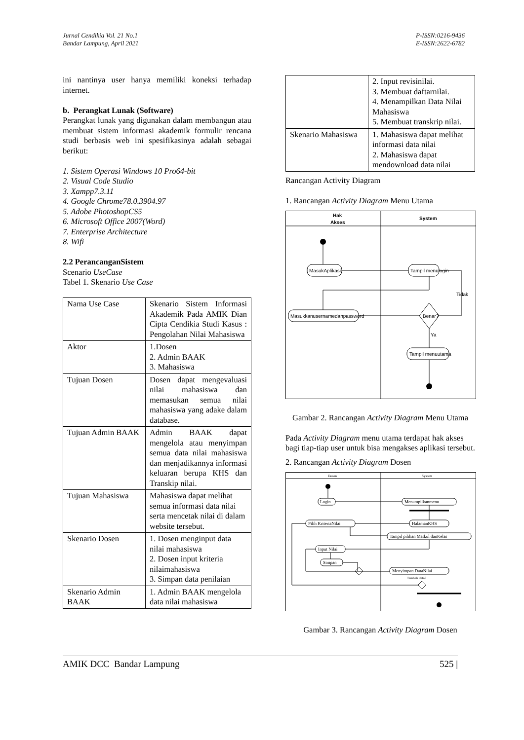Jurnal Cendikia Vol. 21 No.1
Bandar Lampung, April 2021
P-ISSN:0216-9436
E-ISSN:2622-6782
ini nantinya user hanya memiliki koneksi terhadap internet.
b. Perangkat Lunak (Software)
Perangkat lunak yang digunakan dalam membangun atau membuat sistem informasi akademik formulir rencana studi berbasis web ini spesifikasinya adalah sebagai berikut:
1. Sistem Operasi Windows 10 Pro64-bit
2. Visual Code Studio
3. Xampp7.3.11
4. Google Chrome78.0.3904.97
5. Adobe PhotoshopCS5
6. Microsoft Office 2007(Word)
7. Enterprise Architecture
8. Wifi
2.2 PerancanganSistem
Scenario UseCase
Tabel 1. Skenario Use Case
| Nama Use Case | Skenario Sistem Informasi Akademik Pada AMIK Dian Cipta Cendikia Studi Kasus : Pengolahan Nilai Mahasiswa |
| Aktor | 1.Dosen 2. Admin BAAK 3. Mahasiswa |
| Tujuan Dosen | Dosen dapat mengevaluasi nilai mahasiswa dan memasukan semua nilai mahasiswa yang adake dalam database. |
| Tujuan Admin BAAK | Admin BAAK dapat mengelola atau menyimpan semua data nilai mahasiswa dan menjadikannya informasi keluaran berupa KHS dan Transkip nilai. |
| Tujuan Mahasiswa | Mahasiswa dapat melihat semua informasi data nilai serta mencetak nilai di dalam website tersebut. |
| Skenario Dosen | 1. Dosen menginput data nilai mahasiswa 2. Dosen input kriteria nilaimahasiswa 3. Simpan data penilaian |
| Skenario Admin BAAK | 1. Admin BAAK mengelola data nilai mahasiswa |
| | 2. Input revisinilai. 3. Membuat daftarnilai. 4. Menampilkan Data Nilai Mahasiswa 5. Membuat transkrip nilai. |
| Skenario Mahasiswa | 1. Mahasiswa dapat melihat informasi data nilai 2. Mahasiswa dapat mendownload data nilai |
Rancangan Activity Diagram
1. Rancangan Activity Diagram Menu Utama
Hak
Akses
System
MasukAplikasi
Tampil menulogin
Masukkanusernamedanpassword
Benar?
Tidak
Ya
Tampil menuutama
Gambar 2. Rancangan Activity Diagram Menu Utama
Pada Activity Diagram menu utama terdapat hak akses bagi tiap-tiap user untuk bisa mengakses aplikasi tersebut.
2. Rancangan Activity Diagram Dosen
Dosen
System
Login
Menampilkanmenu
Pilih KriteriaNilai
HalamanKHS
Tampil pilihan Matkul danKelas
Input Nilai
Simpan
Menyimpan DataNilai
Tambah data?
Gambar 3. Rancangan Activity Diagram Dosen
AMIK DCC Bandar Lampung 525 |